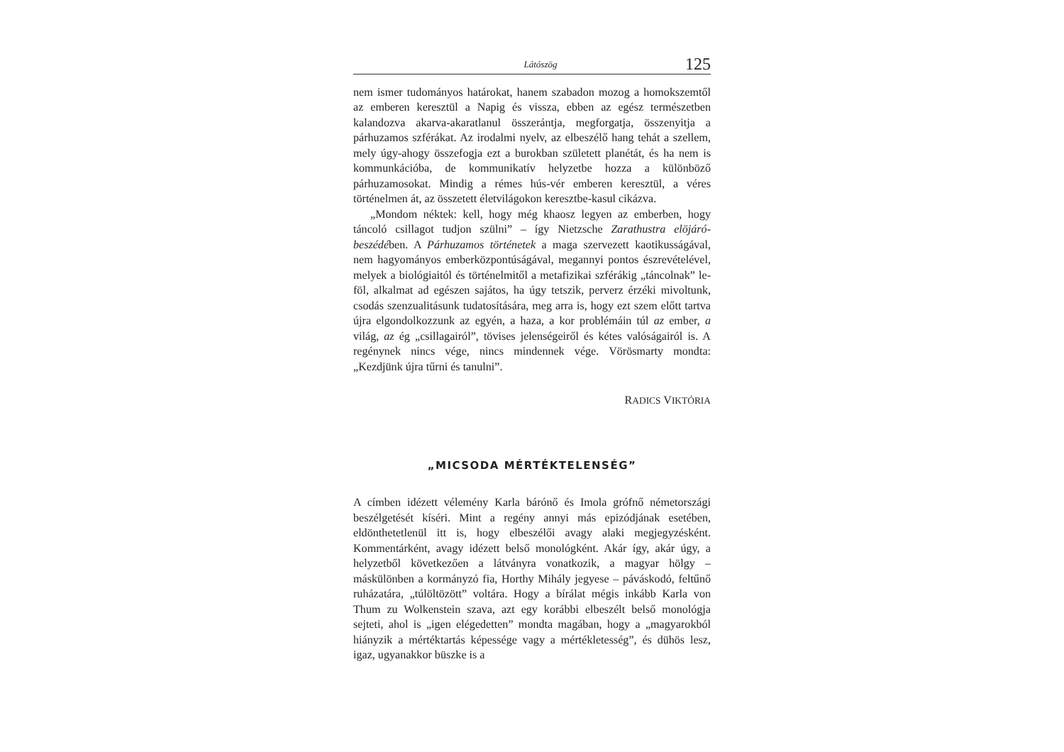Látószög 125
nem ismer tudományos határokat, hanem szabadon mozog a homokszemtől az emberen keresztül a Napig és vissza, ebben az egész természetben kalandozva akarva-akaratlanul összerántja, megforgatja, összenyitja a párhuzamos szférákat. Az irodalmi nyelv, az elbeszélő hang tehát a szellem, mely úgy-ahogy összefogja ezt a burokban született planétát, és ha nem is kommunkációba, de kommunikatív helyzetbe hozza a különböző párhuzamosokat. Mindig a rémes hús-vér emberen keresztül, a véres történelmen át, az összetett életvilágokon keresztbe-kasul cikázva.
„Mondom néktek: kell, hogy még khaosz legyen az emberben, hogy táncoló csillagot tudjon szülni” – így Nietzsche Zarathustra elöjáró-beszédében. A Párhuzamos történetek a maga szervezett kaotikusságával, nem hagyományos emberközpontúságával, megannyi pontos észrevételével, melyek a biológiaitól és történelmitől a metafizikai szférákig „táncolnak” le-föl, alkalmat ad egészen sajátos, ha úgy tetszik, perverz érzéki mivoltunk, csodás szenzualitásunk tudatosítására, meg arra is, hogy ezt szem előtt tartva újra elgondolkozzunk az egyén, a haza, a kor problémáin túl az ember, a világ, az ég „csillagairól”, tövises jelenségeiről és kétes valóságairól is. A regénynek nincs vége, nincs mindennek vége. Vörösmarty mondta: „Kezdjünk újra tűrni és tanulni”.
RADICS VIKTÓRIA
„MICSODA MÉRTÉKTELENSÉG”
A címben idézett vélemény Karla bárónő és Imola grófnő németországi beszélgetését kíséri. Mint a regény annyi más epizódjának esetében, eldönthetetlenül itt is, hogy elbeszélői avagy alaki megjegyzésként. Kommentárként, avagy idézett belső monológként. Akár így, akár úgy, a helyzetből következően a látványra vonatkozik, a magyar hölgy – máskülönben a kormányzó fia, Horthy Mihály jegyese – páváskodó, feltűnő ruházatára, „túlöltözött” voltára. Hogy a bírálat mégis inkább Karla von Thum zu Wolkenstein szava, azt egy korábbi elbeszélt belső monológja sejteti, ahol is „igen elégedetten” mondta magában, hogy a „magyarokból hiányzik a mértéktartás képessége vagy a mértékletesség”, és dühös lesz, igaz, ugyanakkor büszke is a